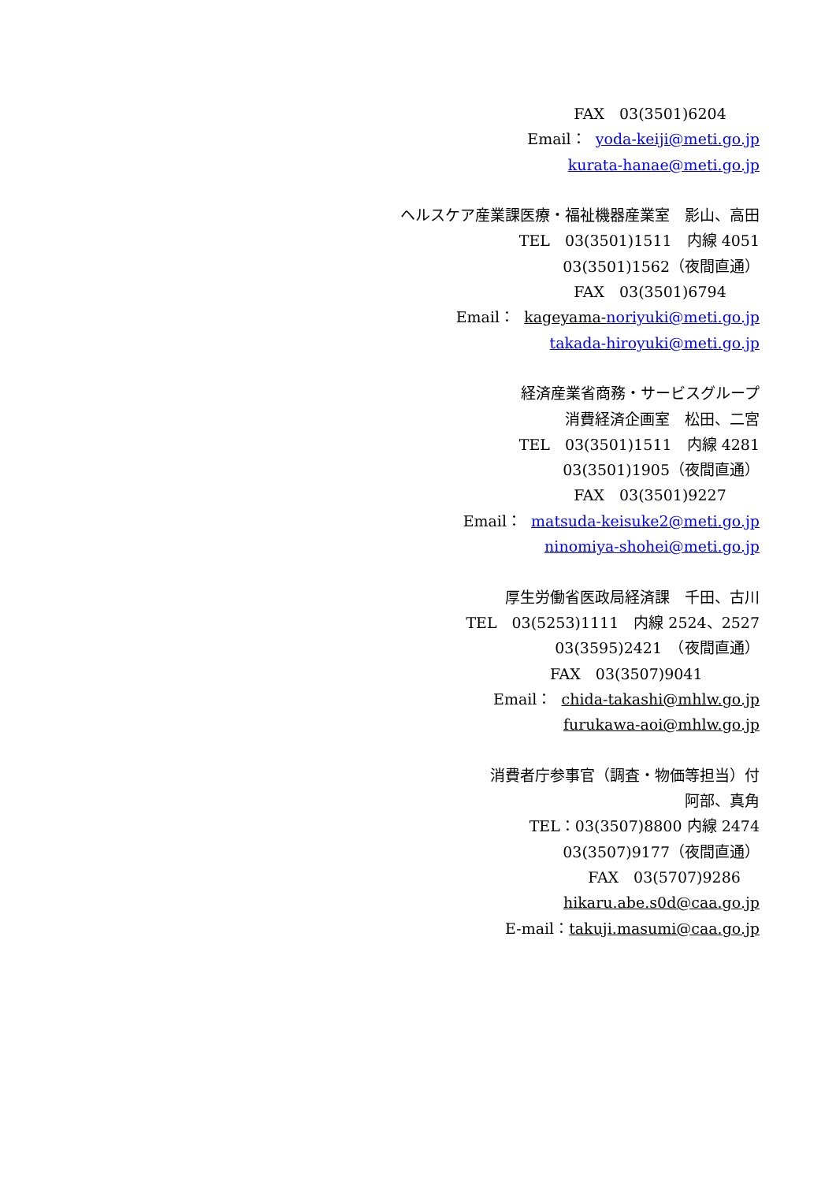FAX　03(3501)6204 Email： yoda-keiji@meti.go.jp kurata-hanae@meti.go.jp ヘルスケア産業課医療・福祉機器産業室　影山、高田 TEL　03(3501)1511　内線 4051 03(3501)1562（夜間直通） FAX　03(3501)6794 Email： kageyama-noriyuki@meti.go.jp takada-hiroyuki@meti.go.jp 経済産業省商務・サービスグループ 消費経済企画室　松田、二宮 TEL　03(3501)1511　内線 4281 03(3501)1905（夜間直通） FAX　03(3501)9227 Email： matsuda-keisuke2@meti.go.jp ninomiya-shohei@meti.go.jp 厚生労働省医政局経済課　千田、古川 TEL　03(5253)1111　内線 2524、2527 03(3595)2421　（夜間直通） FAX　03(3507)9041 Email： chida-takashi@mhlw.go.jp furukawa-aoi@mhlw.go.jp 消費者庁参事官（調査・物価等担当）付 阿部、真角 TEL：03(3507)8800 内線 2474 03(3507)9177（夜間直通） FAX　03(5707)9286 hikaru.abe.s0d@caa.go.jp E-mail：takuji.masumi@caa.go.jp